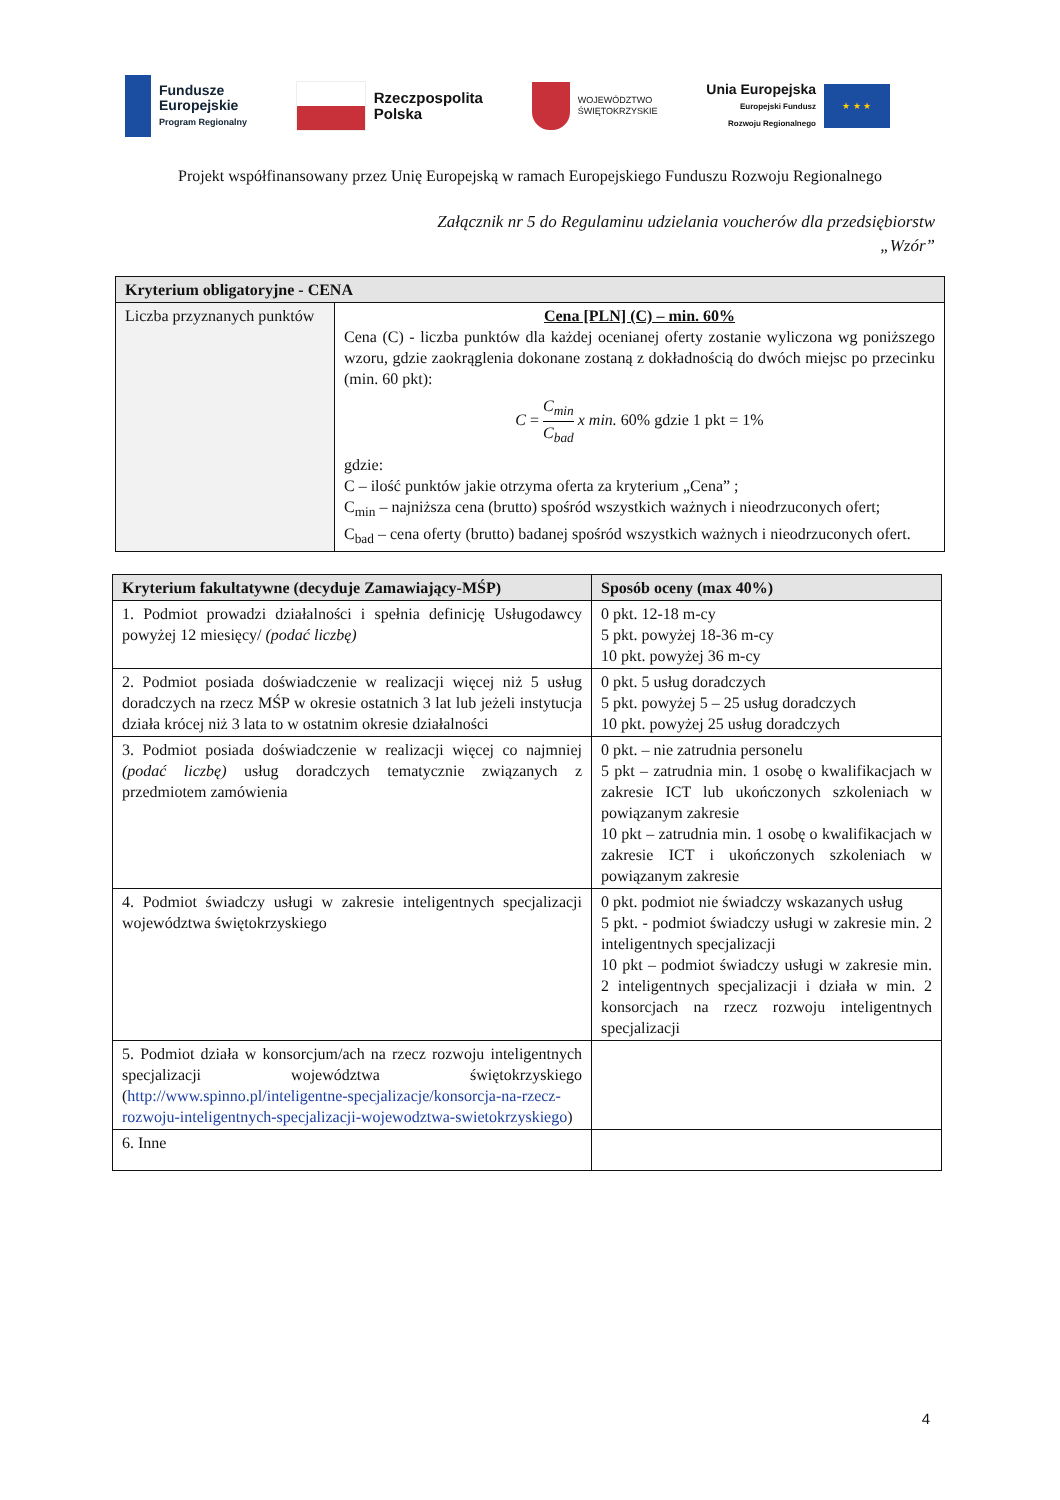Fundusze
Europejskie
Program Regionalny
Rzeczpospolita
Polska
WOJEWÓDZTWO
ŚWIĘTOKRZYSKIE
Unia Europejska
Europejski Fundusz
Rozwoju Regionalnego
★ ★ ★
Projekt współfinansowany przez Unię Europejską w ramach Europejskiego Funduszu Rozwoju Regionalnego
Załącznik nr 5 do Regulaminu udzielania voucherów dla przedsiębiorstw
„Wzór”
| Kryterium obligatoryjne - CENA | |
| --- | --- |
| Liczba przyznanych punktów | Cena [PLN] (C) – min. 60% Cena (C) - liczba punktów dla każdej ocenianej oferty zostanie wyliczona wg poniższego wzoru, gdzie zaokrąglenia dokonane zostaną z dokładnością do dwóch miejsc po przecinku (min. 60 pkt): C = C<sub>min</sub> C<sub>bad</sub> x min. 60% gdzie 1 pkt = 1% gdzie: C – ilość punktów jakie otrzyma oferta za kryterium „Cena” ; C<sub>min</sub> – najniższa cena (brutto) spośród wszystkich ważnych i nieodrzuconych ofert; C<sub>bad</sub> – cena oferty (brutto) badanej spośród wszystkich ważnych i nieodrzuconych ofert. |
| Kryterium fakultatywne (decyduje Zamawiający-MŚP) | Sposób oceny (max 40%) |
| --- | --- |
| 1. Podmiot prowadzi działalności i spełnia definicję Usługodawcy powyżej 12 miesięcy/ (podać liczbę) | 0 pkt. 12-18 m-cy 5 pkt. powyżej 18-36 m-cy 10 pkt. powyżej 36 m-cy |
| 2. Podmiot posiada doświadczenie w realizacji więcej niż 5 usług doradczych na rzecz MŚP w okresie ostatnich 3 lat lub jeżeli instytucja działa krócej niż 3 lata to w ostatnim okresie działalności | 0 pkt. 5 usług doradczych 5 pkt. powyżej 5 – 25 usług doradczych 10 pkt. powyżej 25 usług doradczych |
| 3. Podmiot posiada doświadczenie w realizacji więcej co najmniej (podać liczbę) usług doradczych tematycznie związanych z przedmiotem zamówienia | 0 pkt. – nie zatrudnia personelu 5 pkt – zatrudnia min. 1 osobę o kwalifikacjach w zakresie ICT lub ukończonych szkoleniach w powiązanym zakresie 10 pkt – zatrudnia min. 1 osobę o kwalifikacjach w zakresie ICT i ukończonych szkoleniach w powiązanym zakresie |
| 4. Podmiot świadczy usługi w zakresie inteligentnych specjalizacji województwa świętokrzyskiego | 0 pkt. podmiot nie świadczy wskazanych usług 5 pkt. - podmiot świadczy usługi w zakresie min. 2 inteligentnych specjalizacji 10 pkt – podmiot świadczy usługi w zakresie min. 2 inteligentnych specjalizacji i działa w min. 2 konsorcjach na rzecz rozwoju inteligentnych specjalizacji |
| 5. Podmiot działa w konsorcjum/ach na rzecz rozwoju inteligentnych specjalizacji województwa świętokrzyskiego ( http://www.spinno.pl/inteligentne-specjalizacje/konsorcja-na-rzecz-rozwoju-inteligentnych-specjalizacji-wojewodztwa-swietokrzyskiego ) | |
| 6. Inne | |
4